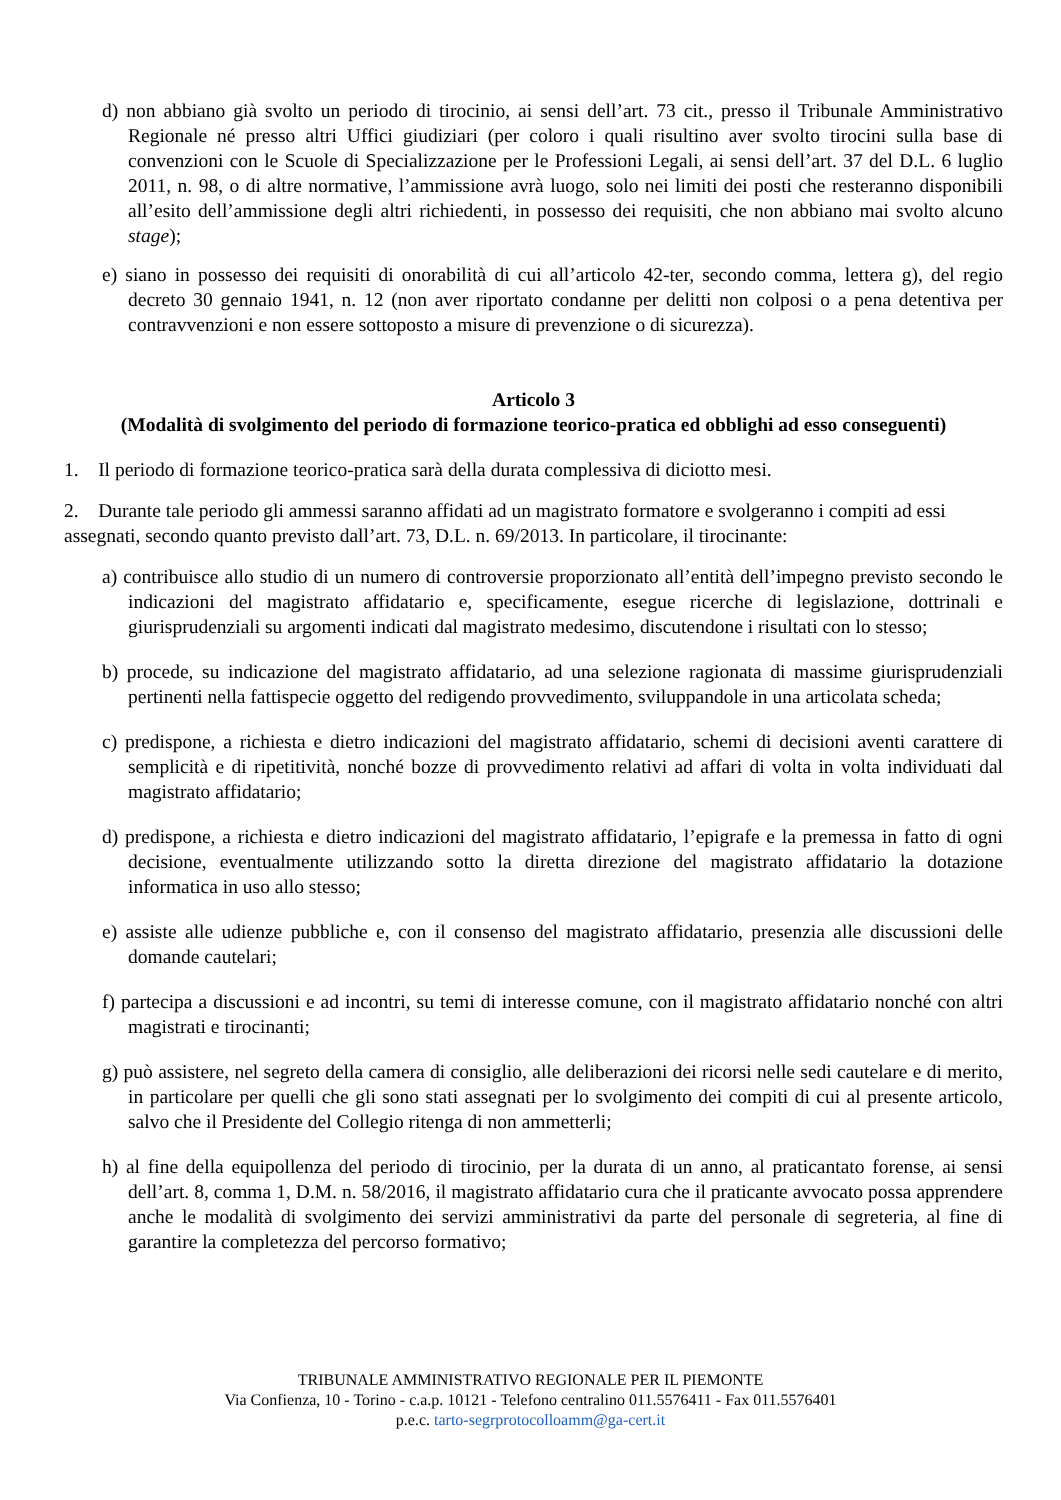d) non abbiano già svolto un periodo di tirocinio, ai sensi dell’art. 73 cit., presso il Tribunale Amministrativo Regionale né presso altri Uffici giudiziari (per coloro i quali risultino aver svolto tirocini sulla base di convenzioni con le Scuole di Specializzazione per le Professioni Legali, ai sensi dell’art. 37 del D.L. 6 luglio 2011, n. 98, o di altre normative, l’ammissione avrà luogo, solo nei limiti dei posti che resteranno disponibili all’esito dell’ammissione degli altri richiedenti, in possesso dei requisiti, che non abbiano mai svolto alcuno stage);
e) siano in possesso dei requisiti di onorabilità di cui all’articolo 42-ter, secondo comma, lettera g), del regio decreto 30 gennaio 1941, n. 12 (non aver riportato condanne per delitti non colposi o a pena detentiva per contravvenzioni e non essere sottoposto a misure di prevenzione o di sicurezza).
Articolo 3
(Modalità di svolgimento del periodo di formazione teorico-pratica ed obblighi ad esso conseguenti)
1. Il periodo di formazione teorico-pratica sarà della durata complessiva di diciotto mesi.
2. Durante tale periodo gli ammessi saranno affidati ad un magistrato formatore e svolgeranno i compiti ad essi assegnati, secondo quanto previsto dall’art. 73, D.L. n. 69/2013. In particolare, il tirocinante:
a) contribuisce allo studio di un numero di controversie proporzionato all’entità dell’impegno previsto secondo le indicazioni del magistrato affidatario e, specificamente, esegue ricerche di legislazione, dottrinali e giurisprudenziali su argomenti indicati dal magistrato medesimo, discutendone i risultati con lo stesso;
b) procede, su indicazione del magistrato affidatario, ad una selezione ragionata di massime giurisprudenziali pertinenti nella fattispecie oggetto del redigendo provvedimento, sviluppandole in una articolata scheda;
c) predispone, a richiesta e dietro indicazioni del magistrato affidatario, schemi di decisioni aventi carattere di semplicità e di ripetitività, nonché bozze di provvedimento relativi ad affari di volta in volta individuati dal magistrato affidatario;
d) predispone, a richiesta e dietro indicazioni del magistrato affidatario, l’epigrafe e la premessa in fatto di ogni decisione, eventualmente utilizzando sotto la diretta direzione del magistrato affidatario la dotazione informatica in uso allo stesso;
e) assiste alle udienze pubbliche e, con il consenso del magistrato affidatario, presenzia alle discussioni delle domande cautelari;
f) partecipa a discussioni e ad incontri, su temi di interesse comune, con il magistrato affidatario nonché con altri magistrati e tirocinanti;
g) può assistere, nel segreto della camera di consiglio, alle deliberazioni dei ricorsi nelle sedi cautelare e di merito, in particolare per quelli che gli sono stati assegnati per lo svolgimento dei compiti di cui al presente articolo, salvo che il Presidente del Collegio ritenga di non ammetterli;
h) al fine della equipollenza del periodo di tirocinio, per la durata di un anno, al praticantato forense, ai sensi dell’art. 8, comma 1, D.M. n. 58/2016, il magistrato affidatario cura che il praticante avvocato possa apprendere anche le modalità di svolgimento dei servizi amministrativi da parte del personale di segreteria, al fine di garantire la completezza del percorso formativo;
TRIBUNALE AMMINISTRATIVO REGIONALE PER IL PIEMONTE
Via Confienza, 10 - Torino - c.a.p. 10121 - Telefono centralino 011.5576411 - Fax 011.5576401
p.e.c. tarto-segrprotocolloamm@ga-cert.it